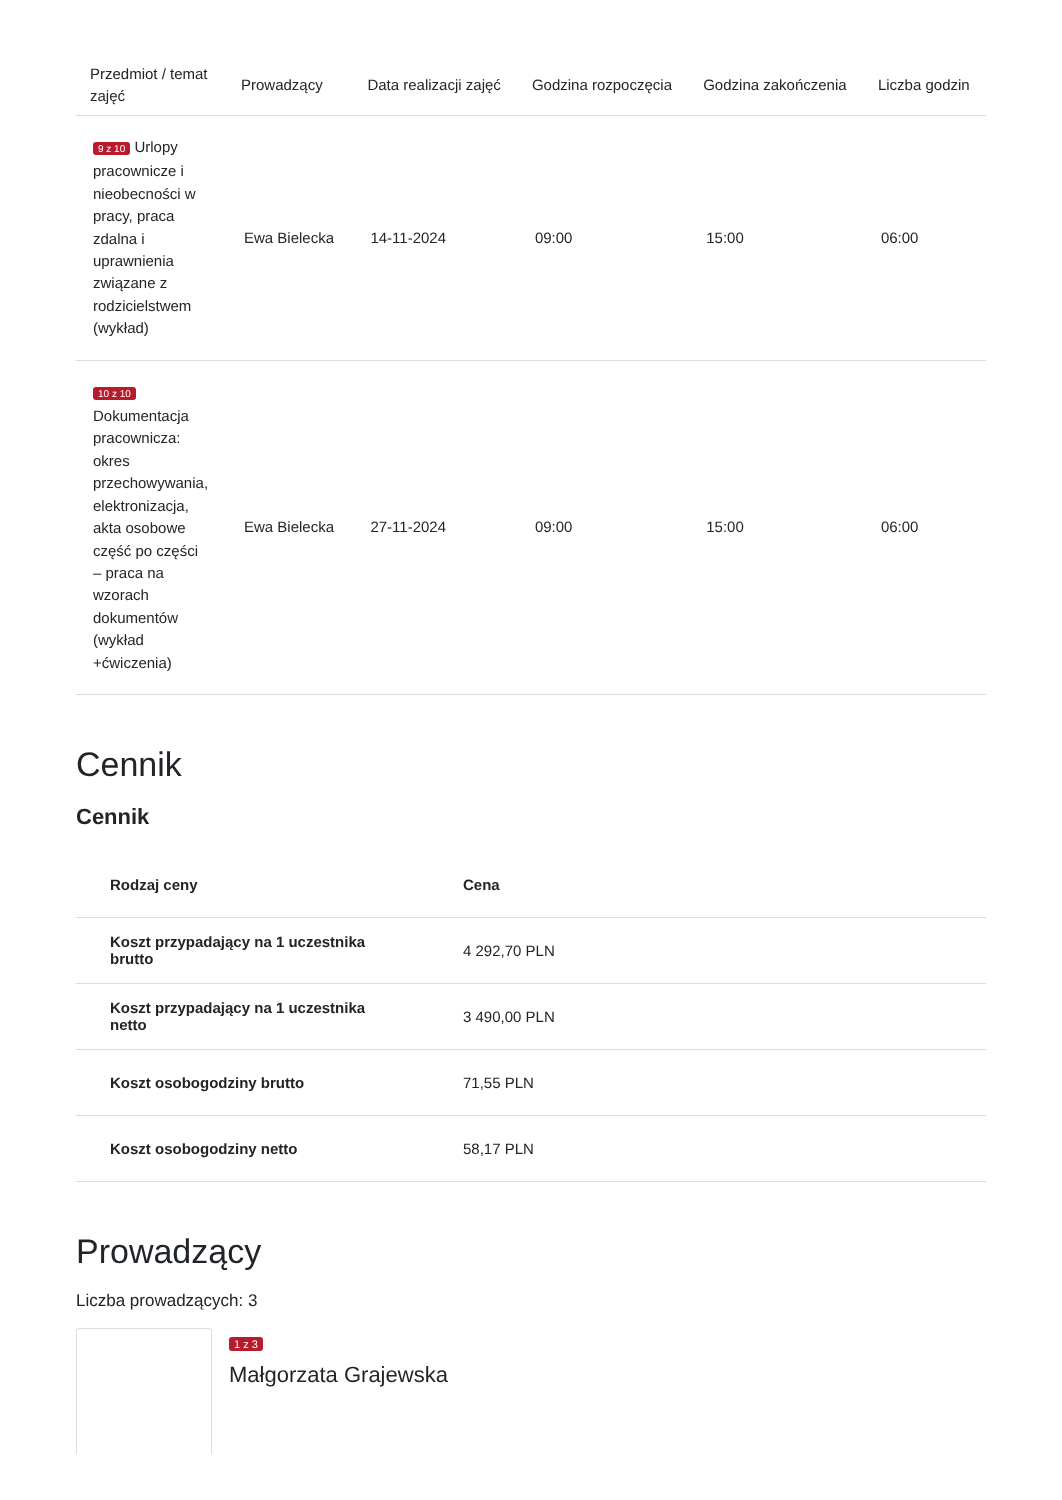| Przedmiot / temat zajęć | Prowadzący | Data realizacji zajęć | Godzina rozpoczęcia | Godzina zakończenia | Liczba godzin |
| --- | --- | --- | --- | --- | --- |
| 9 z 10 Urlopy pracownicze i nieobecności w pracy, praca zdalna i uprawnienia związane z rodzicielstwem (wykład) | Ewa Bielecka | 14-11-2024 | 09:00 | 15:00 | 06:00 |
| 10 z 10 Dokumentacja pracownicza: okres przechowywania, elektronizacja, akta osobowe część po części – praca na wzorach dokumentów (wykład +ćwiczenia) | Ewa Bielecka | 27-11-2024 | 09:00 | 15:00 | 06:00 |
Cennik
Cennik
| Rodzaj ceny | Cena |
| --- | --- |
| Koszt przypadający na 1 uczestnika brutto | 4 292,70 PLN |
| Koszt przypadający na 1 uczestnika netto | 3 490,00 PLN |
| Koszt osobogodziny brutto | 71,55 PLN |
| Koszt osobogodziny netto | 58,17 PLN |
Prowadzący
Liczba prowadzących: 3
1 z 3
Małgorzata Grajewska